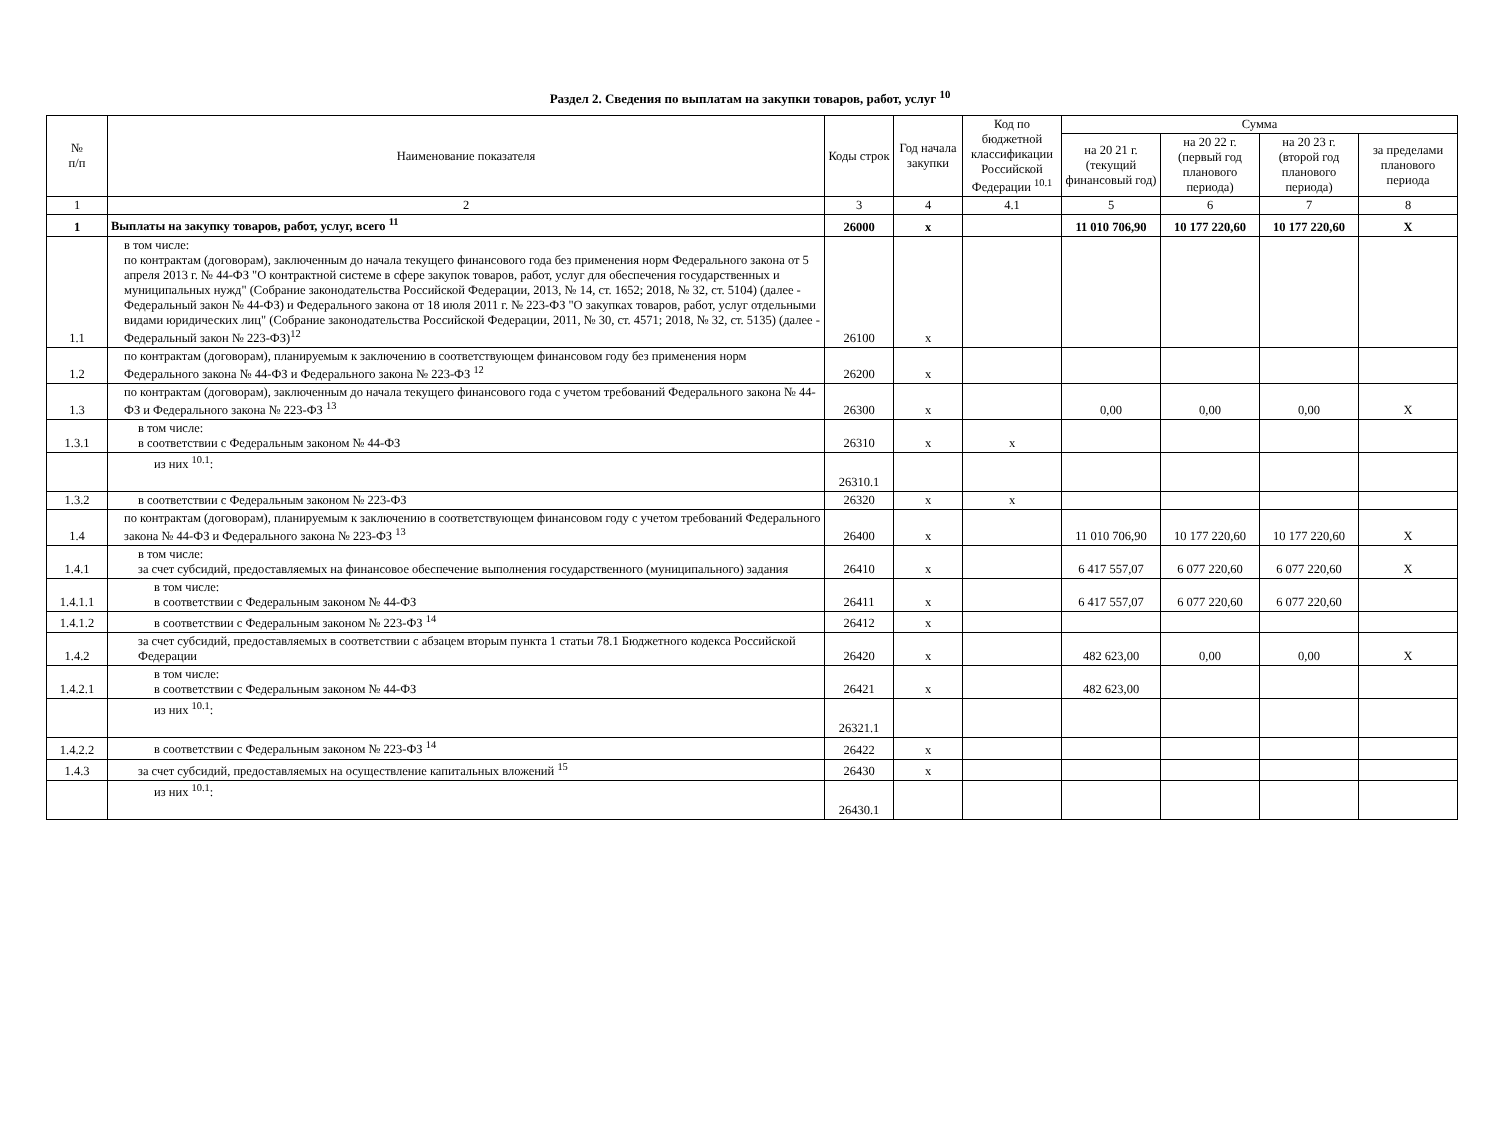Раздел 2. Сведения по выплатам на закупки товаров, работ, услуг <sup>10</sup>
| № п/п | Наименование показателя | Коды строк | Год начала закупки | Код по бюджетной классификации Российской Федерации <sup>10.1</sup> | Сумма | | | |
| --- | --- | --- | --- | --- | --- | --- | --- | --- |
| | | | | | на 20 21 г. (текущий финансовый год) | на 20 22 г. (первый год планового периода) | на 20 23 г. (второй год планового периода) | за пределами планового периода |
| 1 | 2 | 3 | 4 | 4.1 | 5 | 6 | 7 | 8 |
| 1 | Выплаты на закупку товаров, работ, услуг, всего <sup>11</sup> | 26000 | x | | 11 010 706,90 | 10 177 220,60 | 10 177 220,60 | X |
| 1.1 | в том числе: по контрактам (договорам), заключенным до начала текущего финансового года без применения норм Федерального закона от 5 апреля 2013 г. № 44-ФЗ "О контрактной системе в сфере закупок товаров, работ, услуг для обеспечения государственных и муниципальных нужд" (Собрание законодательства Российской Федерации, 2013, № 14, ст. 1652; 2018, № 32, ст. 5104) (далее - Федеральный закон № 44-ФЗ) и Федерального закона от 18 июля 2011 г. № 223-ФЗ "О закупках товаров, работ, услуг отдельными видами юридических лиц" (Собрание законодательства Российской Федерации, 2011, № 30, ст. 4571; 2018, № 32, ст. 5135) (далее - Федеральный закон № 223-ФЗ)<sup>12</sup> | 26100 | x | | | | | |
| 1.2 | по контрактам (договорам), планируемым к заключению в соответствующем финансовом году без применения норм Федерального закона № 44-ФЗ и Федерального закона № 223-ФЗ <sup>12</sup> | 26200 | x | | | | | |
| 1.3 | по контрактам (договорам), заключенным до начала текущего финансового года с учетом требований Федерального закона № 44-ФЗ и Федерального закона № 223-ФЗ <sup>13</sup> | 26300 | x | | 0,00 | 0,00 | 0,00 | X |
| 1.3.1 | в том числе: в соответствии с Федеральным законом № 44-ФЗ | 26310 | x | x | | | | |
| | из них <sup>10.1</sup>: | 26310.1 | | | | | | |
| 1.3.2 | в соответствии с Федеральным законом № 223-ФЗ | 26320 | x | x | | | | |
| 1.4 | по контрактам (договорам), планируемым к заключению в соответствующем финансовом году с учетом требований Федерального закона № 44-ФЗ и Федерального закона № 223-ФЗ <sup>13</sup> | 26400 | x | | 11 010 706,90 | 10 177 220,60 | 10 177 220,60 | X |
| 1.4.1 | в том числе: за счет субсидий, предоставляемых на финансовое обеспечение выполнения государственного (муниципального) задания | 26410 | x | | 6 417 557,07 | 6 077 220,60 | 6 077 220,60 | X |
| 1.4.1.1 | в том числе: в соответствии с Федеральным законом № 44-ФЗ | 26411 | x | | 6 417 557,07 | 6 077 220,60 | 6 077 220,60 | |
| 1.4.1.2 | в соответствии с Федеральным законом № 223-ФЗ <sup>14</sup> | 26412 | x | | | | | |
| 1.4.2 | за счет субсидий, предоставляемых в соответствии с абзацем вторым пункта 1 статьи 78.1 Бюджетного кодекса Российской Федерации | 26420 | x | | 482 623,00 | 0,00 | 0,00 | X |
| 1.4.2.1 | в том числе: в соответствии с Федеральным законом № 44-ФЗ | 26421 | x | | 482 623,00 | | | |
| | из них <sup>10.1</sup>: | 26321.1 | | | | | | |
| 1.4.2.2 | в соответствии с Федеральным законом № 223-ФЗ <sup>14</sup> | 26422 | x | | | | | |
| 1.4.3 | за счет субсидий, предоставляемых на осуществление капитальных вложений <sup>15</sup> | 26430 | x | | | | | |
| | из них <sup>10.1</sup>: | 26430.1 | | | | | | |